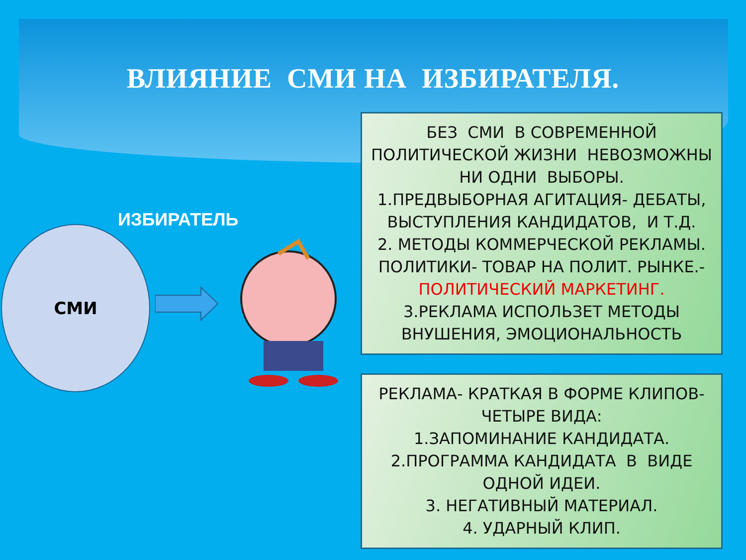ВЛИЯНИЕ СМИ НА ИЗБИРАТЕЛЯ.
ИЗБИРАТЕЛЬ
СМИ
БЕЗ СМИ В СОВРЕМЕННОЙ
ПОЛИТИЧЕСКОЙ ЖИЗНИ НЕВОЗМОЖНЫ
НИ ОДНИ ВЫБОРЫ.
1.ПРЕДВЫБОРНАЯ АГИТАЦИЯ- ДЕБАТЫ,
ВЫСТУПЛЕНИЯ КАНДИДАТОВ, И Т.Д.
2. МЕТОДЫ КОММЕРЧЕСКОЙ РЕКЛАМЫ.
ПОЛИТИКИ- ТОВАР НА ПОЛИТ. РЫНКЕ.-
ПОЛИТИЧЕСКИЙ МАРКЕТИНГ.
3.РЕКЛАМА ИСПОЛЬЗЕТ МЕТОДЫ
ВНУШЕНИЯ, ЭМОЦИОНАЛЬНОСТЬ
РЕКЛАМА- КРАТКАЯ В ФОРМЕ КЛИПОВ-
ЧЕТЫРЕ ВИДА:
1.ЗАПОМИНАНИЕ КАНДИДАТА.
2.ПРОГРАММА КАНДИДАТА В ВИДЕ
ОДНОЙ ИДЕИ.
3. НЕГАТИВНЫЙ МАТЕРИАЛ.
4. УДАРНЫЙ КЛИП.